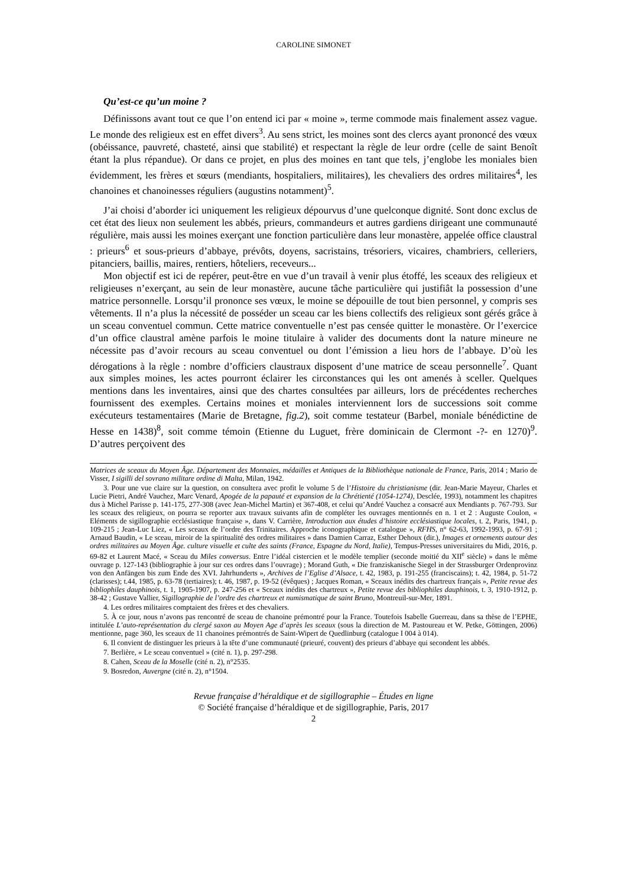CAROLINE SIMONET
Qu’est-ce qu’un moine ?
Définissons avant tout ce que l’on entend ici par « moine », terme commode mais finalement assez vague. Le monde des religieux est en effet divers<sup>3</sup>. Au sens strict, les moines sont des clercs ayant prononcé des vœux (obéissance, pauvreté, chasteté, ainsi que stabilité) et respectant la règle de leur ordre (celle de saint Benoît étant la plus répandue). Or dans ce projet, en plus des moines en tant que tels, j’englobe les moniales bien évidemment, les frères et sœurs (mendiants, hospitaliers, militaires), les chevaliers des ordres militaires<sup>4</sup>, les chanoines et chanoinesses réguliers (augustins notamment)<sup>5</sup>.
J’ai choisi d’aborder ici uniquement les religieux dépourvus d’une quelconque dignité. Sont donc exclus de cet état des lieux non seulement les abbés, prieurs, commandeurs et autres gardiens dirigeant une communauté régulière, mais aussi les moines exerçant une fonction particulière dans leur monastère, appelée office claustral : prieurs<sup>6</sup> et sous-prieurs d’abbaye, prévôts, doyens, sacristains, trésoriers, vicaires, chambriers, celleriers, pitanciers, baillis, maires, rentiers, hôteliers, receveurs...
Mon objectif est ici de repérer, peut-être en vue d’un travail à venir plus étoffé, les sceaux des religieux et religieuses n’exerçant, au sein de leur monastère, aucune tâche particulière qui justifiât la possession d’une matrice personnelle. Lorsqu’il prononce ses vœux, le moine se dépouille de tout bien personnel, y compris ses vêtements. Il n’a plus la nécessité de posséder un sceau car les biens collectifs des religieux sont gérés grâce à un sceau conventuel commun. Cette matrice conventuelle n’est pas censée quitter le monastère. Or l’exercice d’un office claustral amène parfois le moine titulaire à valider des documents dont la nature mineure ne nécessite pas d’avoir recours au sceau conventuel ou dont l’émission a lieu hors de l’abbaye. D’où les dérogations à la règle : nombre d’officiers claustraux disposent d’une matrice de sceau personnelle<sup>7</sup>. Quant aux simples moines, les actes pourront éclairer les circonstances qui les ont amenés à sceller. Quelques mentions dans les inventaires, ainsi que des chartes consultées par ailleurs, lors de précédentes recherches fournissent des exemples. Certains moines et moniales interviennent lors de successions soit comme exécuteurs testamentaires (Marie de Bretagne, fig.2), soit comme testateur (Barbel, moniale bénédictine de Hesse en 1438)<sup>8</sup>, soit comme témoin (Etienne du Luguet, frère dominicain de Clermont -?- en 1270)<sup>9</sup>. D’autres perçoivent des
Matrices de sceaux du Moyen Âge. Département des Monnaies, médailles et Antiques de la Bibliothèque nationale de France, Paris, 2014 ; Mario de Visser, I sigilli del sovrano militare ordine di Malta, Milan, 1942.
3. Pour une vue claire sur la question, on consultera avec profit le volume 5 de l’Histoire du christianisme (dir. Jean-Marie Mayeur, Charles et Lucie Pietri, André Vauchez, Marc Venard, Apogée de la papauté et expansion de la Chrétienté (1054-1274), Desclée, 1993), notamment les chapitres dus à Michel Parisse p. 141-175, 277-308 (avec Jean-Michel Martin) et 367-408, et celui qu’André Vauchez a consacré aux Mendiants p. 767-793. Sur les sceaux des religieux, on pourra se reporter aux travaux suivants afin de compléter les ouvrages mentionnés en n. 1 et 2 : Auguste Coulon, « Eléments de sigillographie ecclésiastique française », dans V. Carrière, Introduction aux études d’histoire ecclésiastique locales, t. 2, Paris, 1941, p. 109-215 ; Jean-Luc Liez, « Les sceaux de l’ordre des Trinitaires. Approche iconographique et catalogue », RFHS, n° 62-63, 1992-1993, p. 67-91 ; Arnaud Baudin, « Le sceau, miroir de la spiritualité des ordres militaires » dans Damien Carraz, Esther Dehoux (dir.), Images et ornements autour des ordres militaires au Moyen Âge. culture visuelle et culte des saints (France, Espagne du Nord, Italie), Tempus-Presses universitaires du Midi, 2016, p. 69-82 et Laurent Macé, « Sceau du Miles conversus. Entre l’idéal cistercien et le modèle templier (seconde moitié du XII<sup>e</sup> siècle) » dans le même ouvrage p. 127-143 (bibliographie à jour sur ces ordres dans l’ouvrage) ; Morand Guth, « Die franziskanische Siegel in der Strassburger Ordenprovinz von den Anfängen bis zum Ende des XVI. Jahrhunderts », Archives de l’Eglise d’Alsace, t. 42, 1983, p. 191-255 (franciscains); t. 42, 1984, p. 51-72 (clarisses); t.44, 1985, p. 63-78 (tertiaires); t. 46, 1987, p. 19-52 (évêques) ; Jacques Roman, « Sceaux inédits des chartreux français », Petite revue des bibliophiles dauphinois, t. 1, 1905-1907, p. 247-256 et « Sceaux inédits des chartreux », Petite revue des bibliophiles dauphinois, t. 3, 1910-1912, p. 38-42 ; Gustave Vallier, Sigillographie de l’ordre des chartreux et numismatique de saint Bruno, Montreuil-sur-Mer, 1891.
4. Les ordres militaires comptaient des frères et des chevaliers.
5. À ce jour, nous n’avons pas rencontré de sceau de chanoine prémontré pour la France. Toutefois Isabelle Guerreau, dans sa thèse de l’EPHE, intitulée L’auto-représentation du clergé saxon au Moyen Age d’après les sceaux (sous la direction de M. Pastoureau et W. Petke, Göttingen, 2006) mentionne, page 360, les sceaux de 11 chanoines prémontrés de Saint-Wipert de Quedlinburg (catalogue I 004 à 014).
6. Il convient de distinguer les prieurs à la tête d’une communauté (prieuré, couvent) des prieurs d’abbaye qui secondent les abbés.
7. Berlière, « Le sceau conventuel » (cité n. 1), p. 297-298.
8. Cahen, Sceau de la Moselle (cité n. 2), n°2535.
9. Bosredon, Auvergne (cité n. 2), n°1504.
Revue française d’héraldique et de sigillographie – Études en ligne
© Société française d’héraldique et de sigillographie, Paris, 2017
2